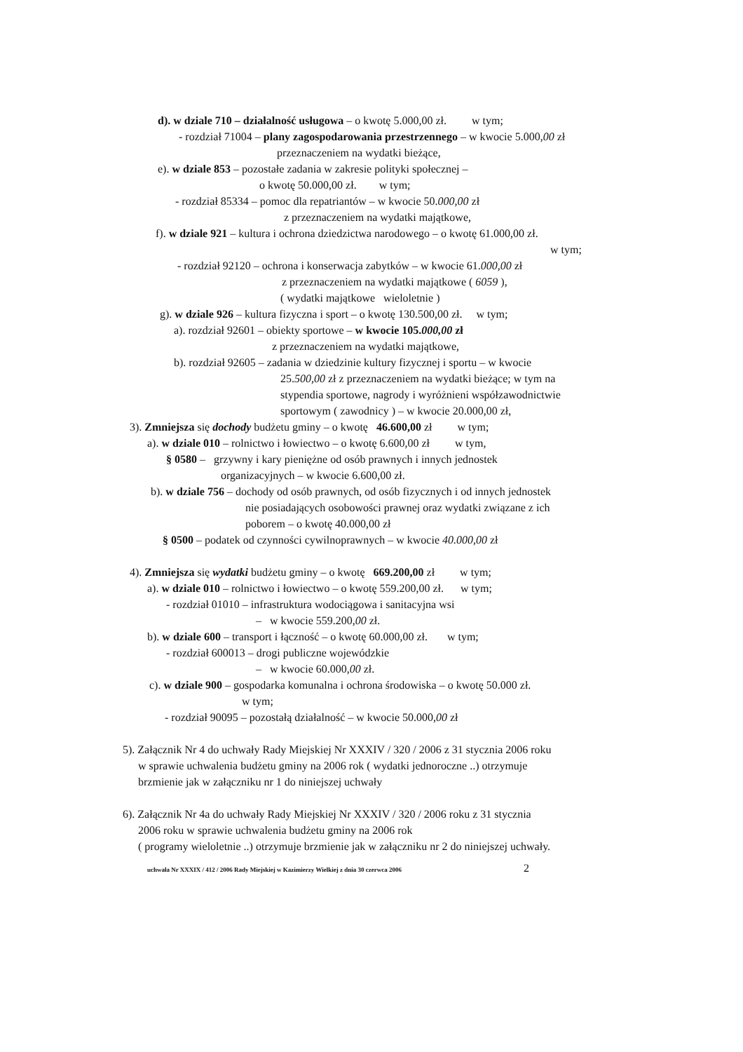d). w dziale 710 – działalność usługowa – o kwotę 5.000,00 zł. w tym;
- rozdział 71004 – plany zagospodarowania przestrzennego – w kwocie 5.000,00 zł
przeznaczeniem na wydatki bieżące,
e). w dziale 853 – pozostałe zadania w zakresie polityki społecznej –
o kwotę 50.000,00 zł. w tym;
- rozdział 85334 – pomoc dla repatriantów – w kwocie 50.000,00 zł
z przeznaczeniem na wydatki majątkowe,
f). w dziale 921 – kultura i ochrona dziedzictwa narodowego – o kwotę 61.000,00 zł.
w tym;
- rozdział 92120 – ochrona i konserwacja zabytków – w kwocie 61.000,00 zł
z przeznaczeniem na wydatki majątkowe ( 6059 ),
( wydatki majątkowe wieloletnie )
g). w dziale 926 – kultura fizyczna i sport – o kwotę 130.500,00 zł. w tym;
a). rozdział 92601 – obiekty sportowe – w kwocie 105.000,00 zł
z przeznaczeniem na wydatki majątkowe,
b). rozdział 92605 – zadania w dziedzinie kultury fizycznej i sportu – w kwocie
25.500,00 zł z przeznaczeniem na wydatki bieżące; w tym na
stypendia sportowe, nagrody i wyróżnieni współzawodnictwie
sportowym ( zawodnicy ) – w kwocie 20.000,00 zł,
3). Zmniejsza się dochody budżetu gminy – o kwotę 46.600,00 zł w tym;
a). w dziale 010 – rolnictwo i łowiectwo – o kwotę 6.600,00 zł w tym,
§ 0580 – grzywny i kary pieniężne od osób prawnych i innych jednostek
organizacyjnych – w kwocie 6.600,00 zł.
b). w dziale 756 – dochody od osób prawnych, od osób fizycznych i od innych jednostek
nie posiadających osobowości prawnej oraz wydatki związane z ich
poborem – o kwotę 40.000,00 zł
§ 0500 – podatek od czynności cywilnoprawnych – w kwocie 40.000,00 zł
4). Zmniejsza się wydatki budżetu gminy – o kwotę 669.200,00 zł w tym;
a). w dziale 010 – rolnictwo i łowiectwo – o kwotę 559.200,00 zł. w tym;
- rozdział 01010 – infrastruktura wodociągowa i sanitacyjna wsi
– w kwocie 559.200,00 zł.
b). w dziale 600 – transport i łączność – o kwotę 60.000,00 zł. w tym;
- rozdział 600013 – drogi publiczne wojewódzkie
– w kwocie 60.000,00 zł.
c). w dziale 900 – gospodarka komunalna i ochrona środowiska – o kwotę 50.000 zł.
w tym;
- rozdział 90095 – pozostałą działalność – w kwocie 50.000,00 zł
5). Załącznik Nr 4 do uchwały Rady Miejskiej Nr XXXIV / 320 / 2006 z 31 stycznia 2006 roku
w sprawie uchwalenia budżetu gminy na 2006 rok ( wydatki jednoroczne ..) otrzymuje
brzmienie jak w załączniku nr 1 do niniejszej uchwały
6). Załącznik Nr 4a do uchwały Rady Miejskiej Nr XXXIV / 320 / 2006 roku z 31 stycznia
2006 roku w sprawie uchwalenia budżetu gminy na 2006 rok
( programy wieloletnie ..) otrzymuje brzmienie jak w załączniku nr 2 do niniejszej uchwały.
uchwała Nr XXXIX / 412 / 2006 Rady Miejskiej w Kazimierzy Wielkiej z dnia 30 czerwca 2006 2